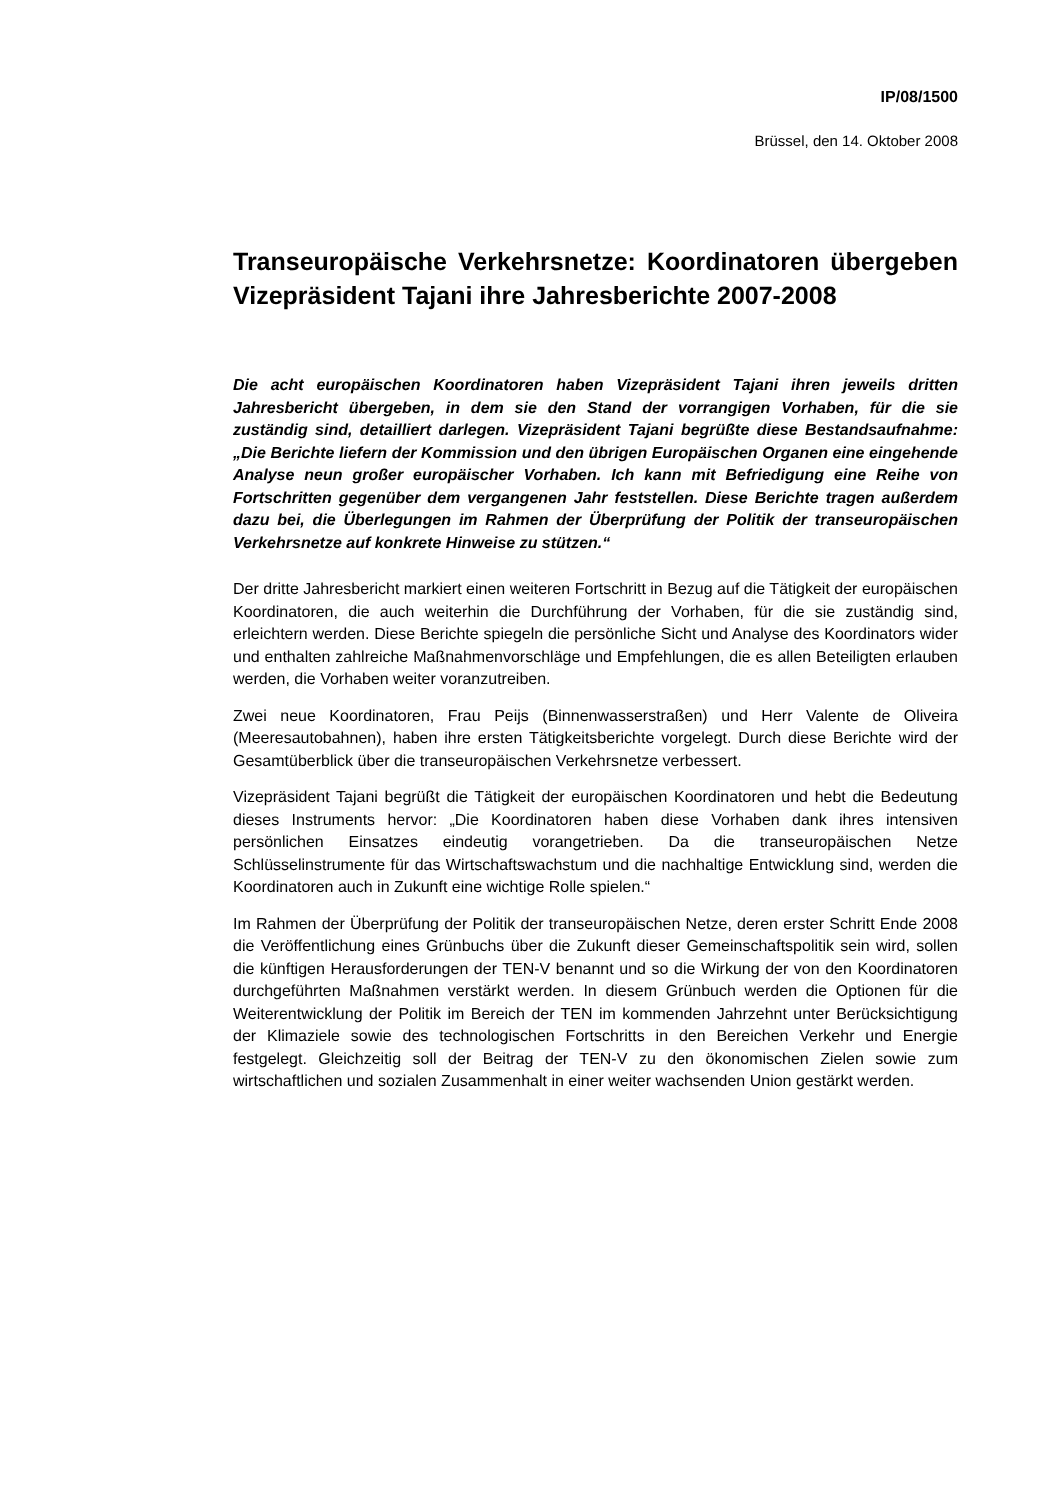IP/08/1500
Brüssel, den 14. Oktober 2008
Transeuropäische Verkehrsnetze: Koordinatoren übergeben Vizepräsident Tajani ihre Jahresberichte 2007-2008
Die acht europäischen Koordinatoren haben Vizepräsident Tajani ihren jeweils dritten Jahresbericht übergeben, in dem sie den Stand der vorrangigen Vorhaben, für die sie zuständig sind, detailliert darlegen. Vizepräsident Tajani begrüßte diese Bestandsaufnahme: „Die Berichte liefern der Kommission und den übrigen Europäischen Organen eine eingehende Analyse neun großer europäischer Vorhaben. Ich kann mit Befriedigung eine Reihe von Fortschritten gegenüber dem vergangenen Jahr feststellen. Diese Berichte tragen außerdem dazu bei, die Überlegungen im Rahmen der Überprüfung der Politik der transeuropäischen Verkehrsnetze auf konkrete Hinweise zu stützen.“
Der dritte Jahresbericht markiert einen weiteren Fortschritt in Bezug auf die Tätigkeit der europäischen Koordinatoren, die auch weiterhin die Durchführung der Vorhaben, für die sie zuständig sind, erleichtern werden. Diese Berichte spiegeln die persönliche Sicht und Analyse des Koordinators wider und enthalten zahlreiche Maßnahmenvorschläge und Empfehlungen, die es allen Beteiligten erlauben werden, die Vorhaben weiter voranzutreiben.
Zwei neue Koordinatoren, Frau Peijs (Binnenwasserstraßen) und Herr Valente de Oliveira (Meeresautobahnen), haben ihre ersten Tätigkeitsberichte vorgelegt. Durch diese Berichte wird der Gesamtüberblick über die transeuropäischen Verkehrsnetze verbessert.
Vizepräsident Tajani begrüßt die Tätigkeit der europäischen Koordinatoren und hebt die Bedeutung dieses Instruments hervor: „Die Koordinatoren haben diese Vorhaben dank ihres intensiven persönlichen Einsatzes eindeutig vorangetrieben. Da die transeuropäischen Netze Schlüsselinstrumente für das Wirtschaftswachstum und die nachhaltige Entwicklung sind, werden die Koordinatoren auch in Zukunft eine wichtige Rolle spielen.“
Im Rahmen der Überprüfung der Politik der transeuropäischen Netze, deren erster Schritt Ende 2008 die Veröffentlichung eines Grünbuchs über die Zukunft dieser Gemeinschaftspolitik sein wird, sollen die künftigen Herausforderungen der TEN-V benannt und so die Wirkung der von den Koordinatoren durchgeführten Maßnahmen verstärkt werden. In diesem Grünbuch werden die Optionen für die Weiterentwicklung der Politik im Bereich der TEN im kommenden Jahrzehnt unter Berücksichtigung der Klimaziele sowie des technologischen Fortschritts in den Bereichen Verkehr und Energie festgelegt. Gleichzeitig soll der Beitrag der TEN-V zu den ökonomischen Zielen sowie zum wirtschaftlichen und sozialen Zusammenhalt in einer weiter wachsenden Union gestärkt werden.